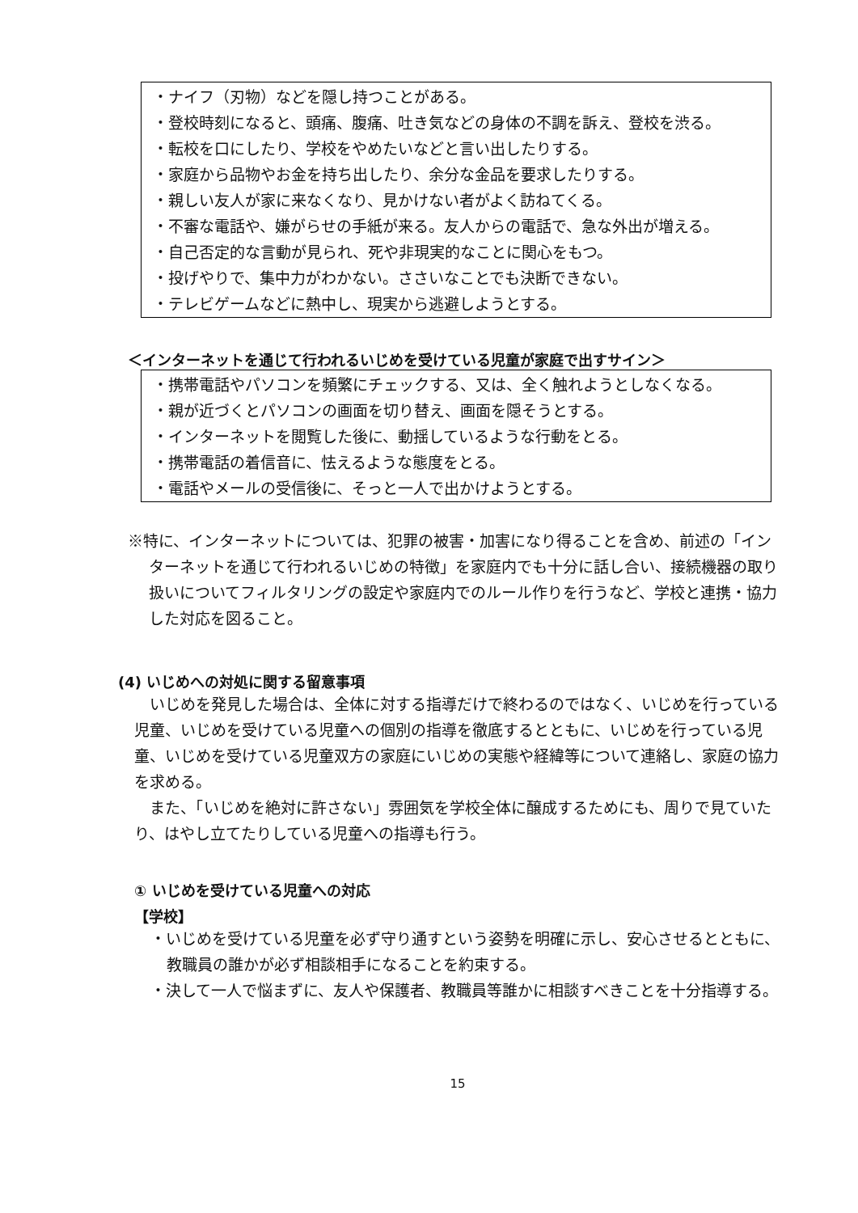・ナイフ（刃物）などを隠し持つことがある。
・登校時刻になると、頭痛、腹痛、吐き気などの身体の不調を訴え、登校を渋る。
・転校を口にしたり、学校をやめたいなどと言い出したりする。
・家庭から品物やお金を持ち出したり、余分な金品を要求したりする。
・親しい友人が家に来なくなり、見かけない者がよく訪ねてくる。
・不審な電話や、嫌がらせの手紙が来る。友人からの電話で、急な外出が増える。
・自己否定的な言動が見られ、死や非現実的なことに関心をもつ。
・投げやりで、集中力がわかない。ささいなことでも決断できない。
・テレビゲームなどに熱中し、現実から逃避しようとする。
＜インターネットを通じて行われるいじめを受けている児童が家庭で出すサイン＞
・携帯電話やパソコンを頻繁にチェックする、又は、全く触れようとしなくなる。
・親が近づくとパソコンの画面を切り替え、画面を隠そうとする。
・インターネットを閲覧した後に、動揺しているような行動をとる。
・携帯電話の着信音に、怯えるような態度をとる。
・電話やメールの受信後に、そっと一人で出かけようとする。
※特に、インターネットについては、犯罪の被害・加害になり得ることを含め、前述の「インターネットを通じて行われるいじめの特徴」を家庭内でも十分に話し合い、接続機器の取り扱いについてフィルタリングの設定や家庭内でのルール作りを行うなど、学校と連携・協力した対応を図ること。
(4) いじめへの対処に関する留意事項
いじめを発見した場合は、全体に対する指導だけで終わるのではなく、いじめを行っている児童、いじめを受けている児童への個別の指導を徹底するとともに、いじめを行っている児童、いじめを受けている児童双方の家庭にいじめの実態や経緯等について連絡し、家庭の協力を求める。
また、「いじめを絶対に許さない」雰囲気を学校全体に醸成するためにも、周りで見ていたり、はやし立てたりしている児童への指導も行う。
① いじめを受けている児童への対応
【学校】
・いじめを受けている児童を必ず守り通すという姿勢を明確に示し、安心させるとともに、教職員の誰かが必ず相談相手になることを約束する。
・決して一人で悩まずに、友人や保護者、教職員等誰かに相談すべきことを十分指導する。
15